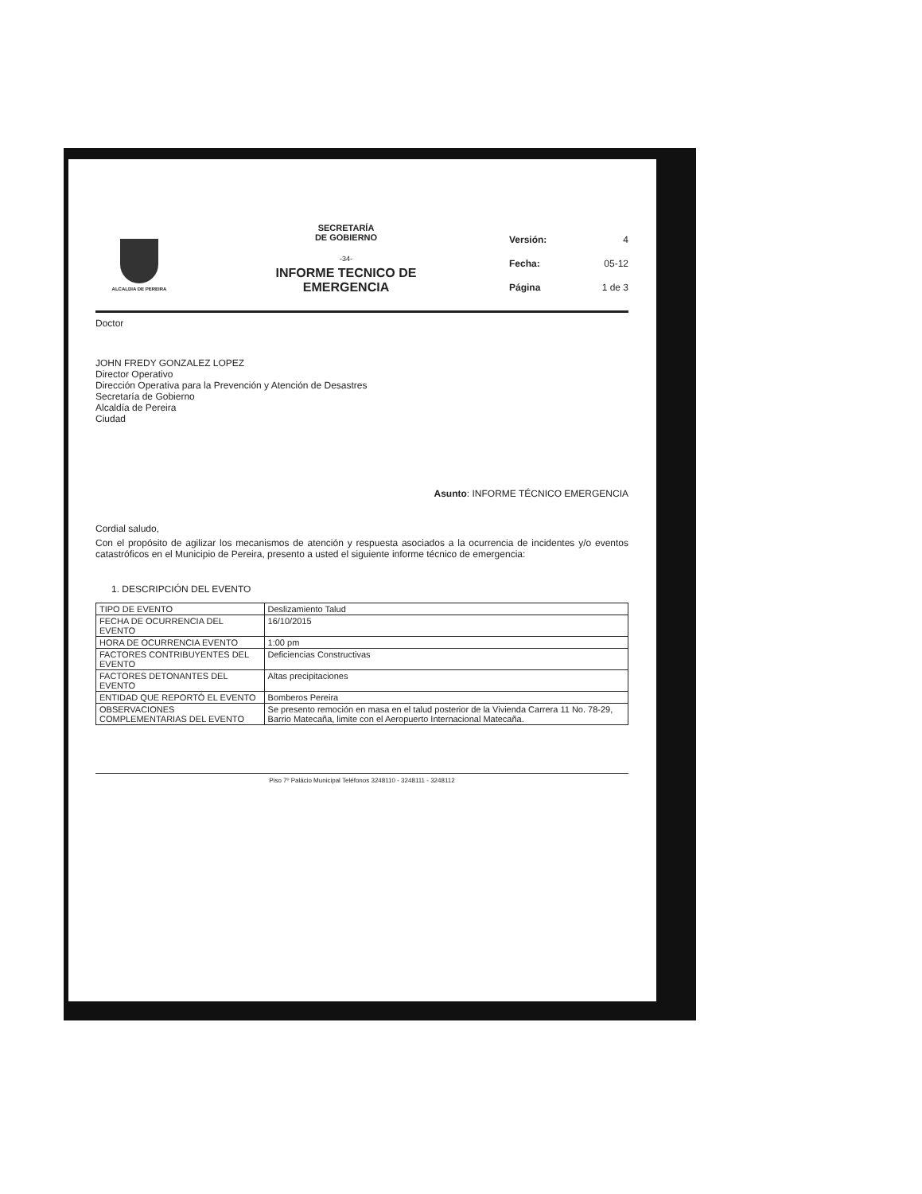ALCALDIA DE PEREIRA
SECRETARÍA
DE GOBIERNO
-34-
INFORME TECNICO DE
EMERGENCIA
Versión: 4
Fecha: 05-12
Página 1 de 3
Doctor
JOHN FREDY GONZALEZ LOPEZ
Director Operativo
Dirección Operativa para la Prevención y Atención de Desastres
Secretaría de Gobierno
Alcaldía de Pereira
Ciudad
Asunto: INFORME TÉCNICO EMERGENCIA
Cordial saludo,
Con el propósito de agilizar los mecanismos de atención y respuesta asociados a la ocurrencia de incidentes y/o eventos catastróficos en el Municipio de Pereira, presento a usted el siguiente informe técnico de emergencia:
1. DESCRIPCIÓN DEL EVENTO
| TIPO DE EVENTO | Deslizamiento Talud |
| FECHA DE OCURRENCIA DEL EVENTO | 16/10/2015 |
| HORA DE OCURRENCIA EVENTO | 1:00 pm |
| FACTORES CONTRIBUYENTES DEL EVENTO | Deficiencias Constructivas |
| FACTORES DETONANTES DEL EVENTO | Altas precipitaciones |
| ENTIDAD QUE REPORTÓ EL EVENTO | Bomberos Pereira |
| OBSERVACIONES COMPLEMENTARIAS DEL EVENTO | Se presento remoción en masa en el talud posterior de la Vivienda Carrera 11 No. 78-29, Barrio Matecaña, limite con el Aeropuerto Internacional Matecaña. |
Piso 7º Palácio Municipal Teléfonos 3248110 - 3248111 - 3248112